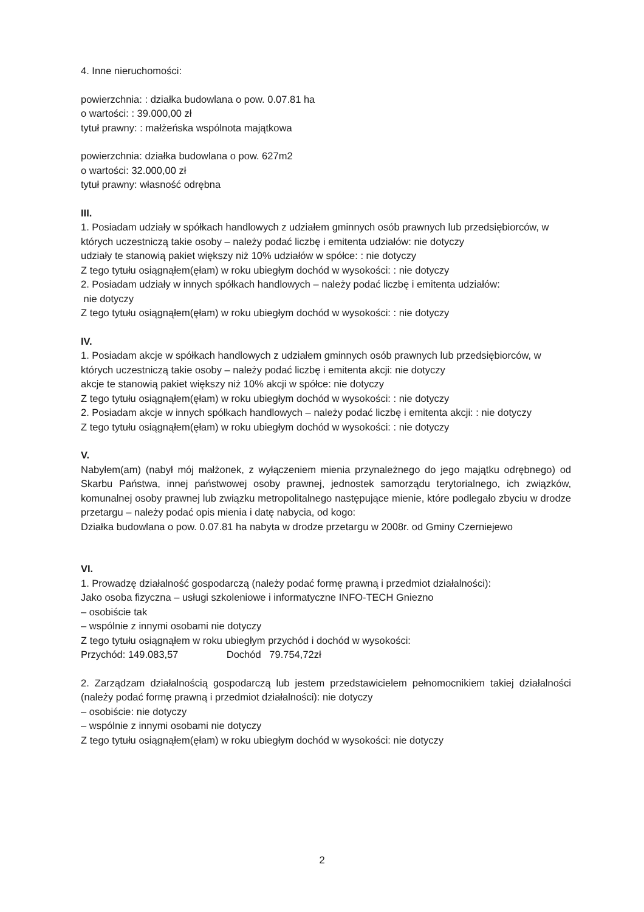4. Inne nieruchomości:
powierzchnia: : działka budowlana o pow. 0.07.81 ha
o wartości: : 39.000,00 zł
tytuł prawny: : małżeńska wspólnota majątkowa
powierzchnia: działka budowlana o pow. 627m2
o wartości: 32.000,00 zł
tytuł prawny: własność odrębna
III.
1. Posiadam udziały w spółkach handlowych z udziałem gminnych osób prawnych lub przedsiębiorców, w których uczestniczą takie osoby – należy podać liczbę i emitenta udziałów: nie dotyczy
udziały te stanowią pakiet większy niż 10% udziałów w spółce: : nie dotyczy
Z tego tytułu osiągnąłem(ęłam) w roku ubiegłym dochód w wysokości: : nie dotyczy
2. Posiadam udziały w innych spółkach handlowych – należy podać liczbę i emitenta udziałów:
nie dotyczy
Z tego tytułu osiągnąłem(ęłam) w roku ubiegłym dochód w wysokości: : nie dotyczy
IV.
1. Posiadam akcje w spółkach handlowych z udziałem gminnych osób prawnych lub przedsiębiorców, w których uczestniczą takie osoby – należy podać liczbę i emitenta akcji: nie dotyczy
akcje te stanowią pakiet większy niż 10% akcji w spółce: nie dotyczy
Z tego tytułu osiągnąłem(ęłam) w roku ubiegłym dochód w wysokości: : nie dotyczy
2. Posiadam akcje w innych spółkach handlowych – należy podać liczbę i emitenta akcji: : nie dotyczy
Z tego tytułu osiągnąłem(ęłam) w roku ubiegłym dochód w wysokości: : nie dotyczy
V.
Nabyłem(am) (nabył mój małżonek, z wyłączeniem mienia przynależnego do jego majątku odrębnego) od Skarbu Państwa, innej państwowej osoby prawnej, jednostek samorządu terytorialnego, ich związków, komunalnej osoby prawnej lub związku metropolitalnego następujące mienie, które podlegało zbyciu w drodze przetargu – należy podać opis mienia i datę nabycia, od kogo:
Działka budowlana o pow. 0.07.81 ha nabyta w drodze przetargu w 2008r. od Gminy Czerniejewo
VI.
1. Prowadzę działalność gospodarczą (należy podać formę prawną i przedmiot działalności):
Jako osoba fizyczna – usługi szkoleniowe i informatyczne INFO-TECH Gniezno
– osobiście tak
– wspólnie z innymi osobami nie dotyczy
Z tego tytułu osiągnąłem w roku ubiegłym przychód i dochód w wysokości:
Przychód: 149.083,57 Dochód 79.754,72zł
2. Zarządzam działalnością gospodarczą lub jestem przedstawicielem pełnomocnikiem takiej działalności (należy podać formę prawną i przedmiot działalności): nie dotyczy
– osobiście: nie dotyczy
– wspólnie z innymi osobami nie dotyczy
Z tego tytułu osiągnąłem(ęłam) w roku ubiegłym dochód w wysokości: nie dotyczy
2